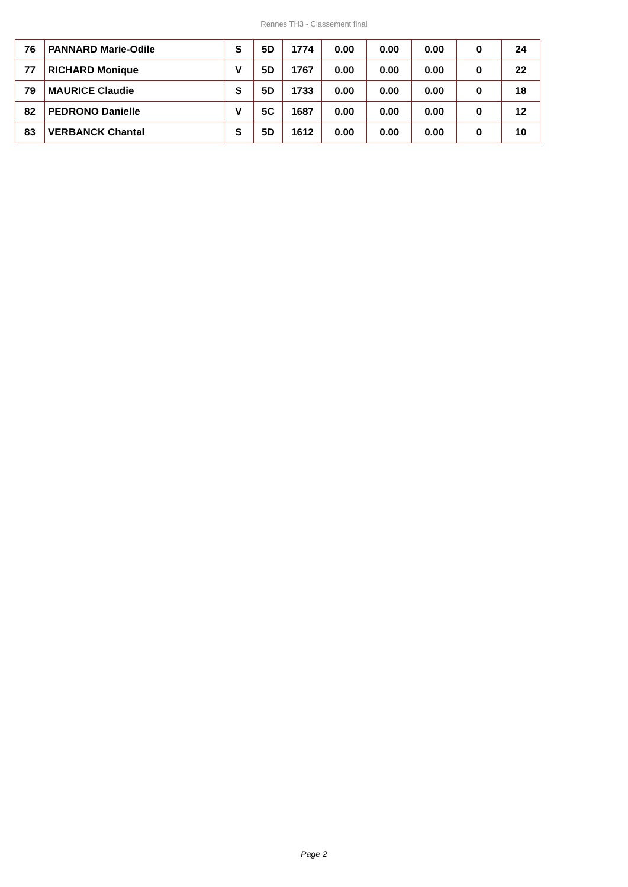Rennes TH3 - Classement final
| 76 | PANNARD Marie-Odile | S | 5D | 1774 | 0.00 | 0.00 | 0.00 | 0 | 24 |
| 77 | RICHARD Monique | V | 5D | 1767 | 0.00 | 0.00 | 0.00 | 0 | 22 |
| 79 | MAURICE Claudie | S | 5D | 1733 | 0.00 | 0.00 | 0.00 | 0 | 18 |
| 82 | PEDRONO Danielle | V | 5C | 1687 | 0.00 | 0.00 | 0.00 | 0 | 12 |
| 83 | VERBANCK Chantal | S | 5D | 1612 | 0.00 | 0.00 | 0.00 | 0 | 10 |
Page 2